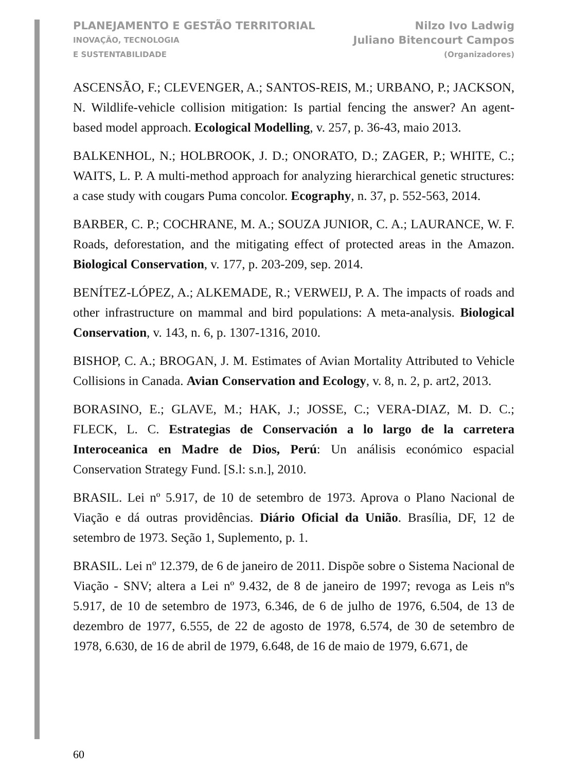PLANEJAMENTO E GESTÃO TERRITORIAL
INOVAÇÃO, TECNOLOGIA
E SUSTENTABILIDADE
Nilzo Ivo Ladwig
Juliano Bitencourt Campos
(Organizadores)
ASCENSÃO, F.; CLEVENGER, A.; SANTOS-REIS, M.; URBANO, P.; JACKSON, N. Wildlife-vehicle collision mitigation: Is partial fencing the answer? An agent-based model approach. Ecological Modelling, v. 257, p. 36-43, maio 2013.
BALKENHOL, N.; HOLBROOK, J. D.; ONORATO, D.; ZAGER, P.; WHITE, C.; WAITS, L. P. A multi-method approach for analyzing hierarchical genetic structures: a case study with cougars Puma concolor. Ecography, n. 37, p. 552-563, 2014.
BARBER, C. P.; COCHRANE, M. A.; SOUZA JUNIOR, C. A.; LAURANCE, W. F. Roads, deforestation, and the mitigating effect of protected areas in the Amazon. Biological Conservation, v. 177, p. 203-209, sep. 2014.
BENÍTEZ-LÓPEZ, A.; ALKEMADE, R.; VERWEIJ, P. A. The impacts of roads and other infrastructure on mammal and bird populations: A meta-analysis. Biological Conservation, v. 143, n. 6, p. 1307-1316, 2010.
BISHOP, C. A.; BROGAN, J. M. Estimates of Avian Mortality Attributed to Vehicle Collisions in Canada. Avian Conservation and Ecology, v. 8, n. 2, p. art2, 2013.
BORASINO, E.; GLAVE, M.; HAK, J.; JOSSE, C.; VERA-DIAZ, M. D. C.; FLECK, L. C. Estrategias de Conservación a lo largo de la carretera Interoceanica en Madre de Dios, Perú: Un análisis económico espacial Conservation Strategy Fund. [S.l: s.n.], 2010.
BRASIL. Lei nº 5.917, de 10 de setembro de 1973. Aprova o Plano Nacional de Viação e dá outras providências. Diário Oficial da União. Brasília, DF, 12 de setembro de 1973. Seção 1, Suplemento, p. 1.
BRASIL. Lei nº 12.379, de 6 de janeiro de 2011. Dispõe sobre o Sistema Nacional de Viação - SNV; altera a Lei nº 9.432, de 8 de janeiro de 1997; revoga as Leis nºs 5.917, de 10 de setembro de 1973, 6.346, de 6 de julho de 1976, 6.504, de 13 de dezembro de 1977, 6.555, de 22 de agosto de 1978, 6.574, de 30 de setembro de 1978, 6.630, de 16 de abril de 1979, 6.648, de 16 de maio de 1979, 6.671, de
60